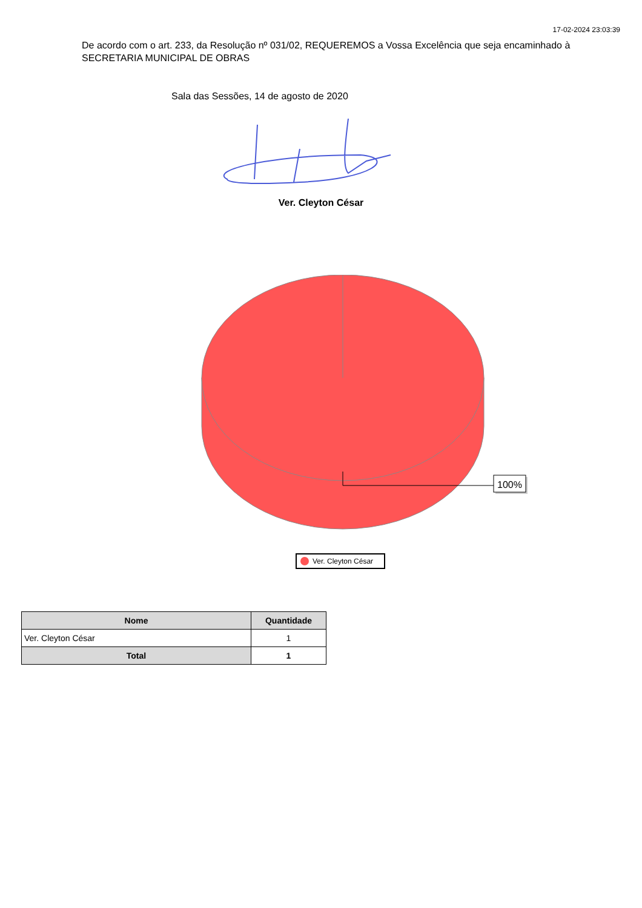17-02-2024 23:03:39
De acordo com o art. 233, da Resolução nº 031/02, REQUEREMOS a Vossa Excelência que seja encaminhado à SECRETARIA MUNICIPAL DE OBRAS
Sala das Sessões, 14 de agosto de 2020
Ver. Cleyton César
100%
Ver. Cleyton César
| Nome | Quantidade |
| --- | --- |
| Ver. Cleyton César | 1 |
| Total | 1 |